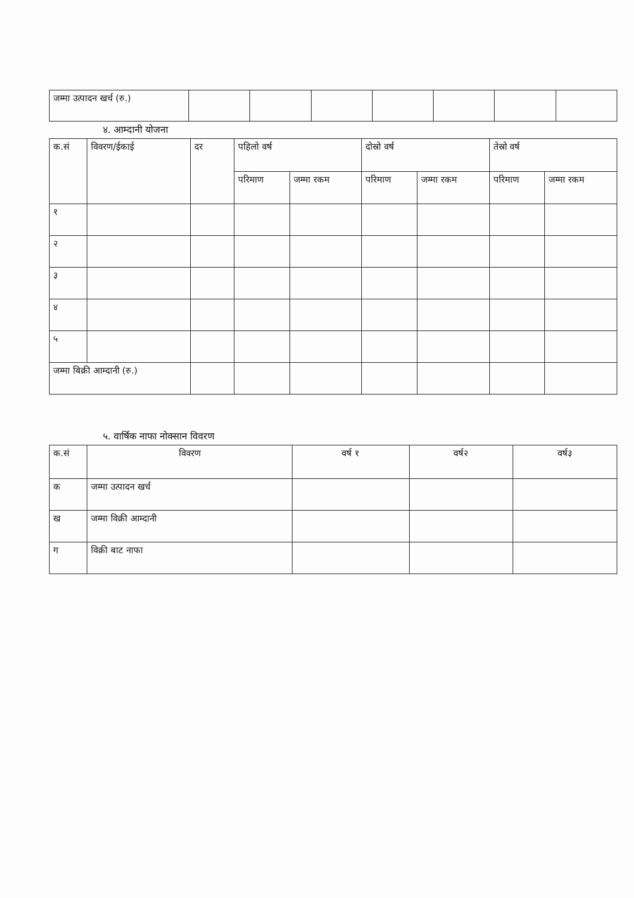| जम्मा उत्पादन खर्च (रु.) | | | | | | | |
४. आम्दानी योजना
| क.सं | विवरण/ईकाई | दर | पहिलो वर्ष | | दोस्रो वर्ष | | तेस्रो वर्ष | |
| --- | --- | --- | --- | --- | --- | --- | --- | --- |
| | | | परिमाण | जम्मा रकम | परिमाण | जम्मा रकम | परिमाण | जम्मा रकम |
| १ | | | | | | | | |
| २ | | | | | | | | |
| ३ | | | | | | | | |
| ४ | | | | | | | | |
| ५ | | | | | | | | |
| जम्मा बिक्री आम्दानी (रु.) | | | | | | | | |
५. वार्षिक नाफा नोक्सान विवरण
| क.सं | विवरण | वर्ष १ | वर्ष२ | वर्ष३ |
| --- | --- | --- | --- | --- |
| क | जम्मा उत्पादन खर्च | | | |
| ख | जम्मा विक्री आम्दानी | | | |
| ग | विक्री बाट नाफा | | | |